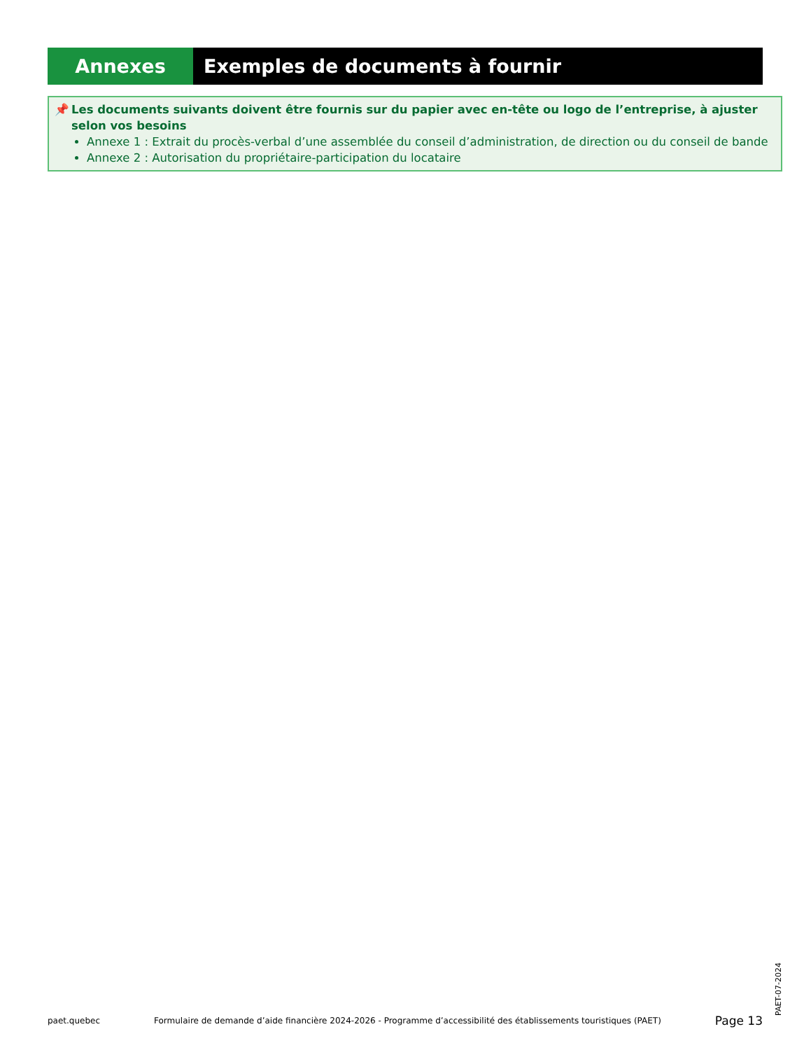Annexes Exemples de documents à fournir
📌
Les documents suivants doivent être fournis sur du papier avec en-tête ou logo de l’entreprise, à ajuster selon vos besoins
Annexe 1 : Extrait du procès-verbal d’une assemblée du conseil d’administration, de direction ou du conseil de bande
Annexe 2 : Autorisation du propriétaire-participation du locataire
paet.quebec Formulaire de demande d’aide financière 2024-2026 - Programme d’accessibilité des établissements touristiques (PAET) Page 13
PAET-07-2024